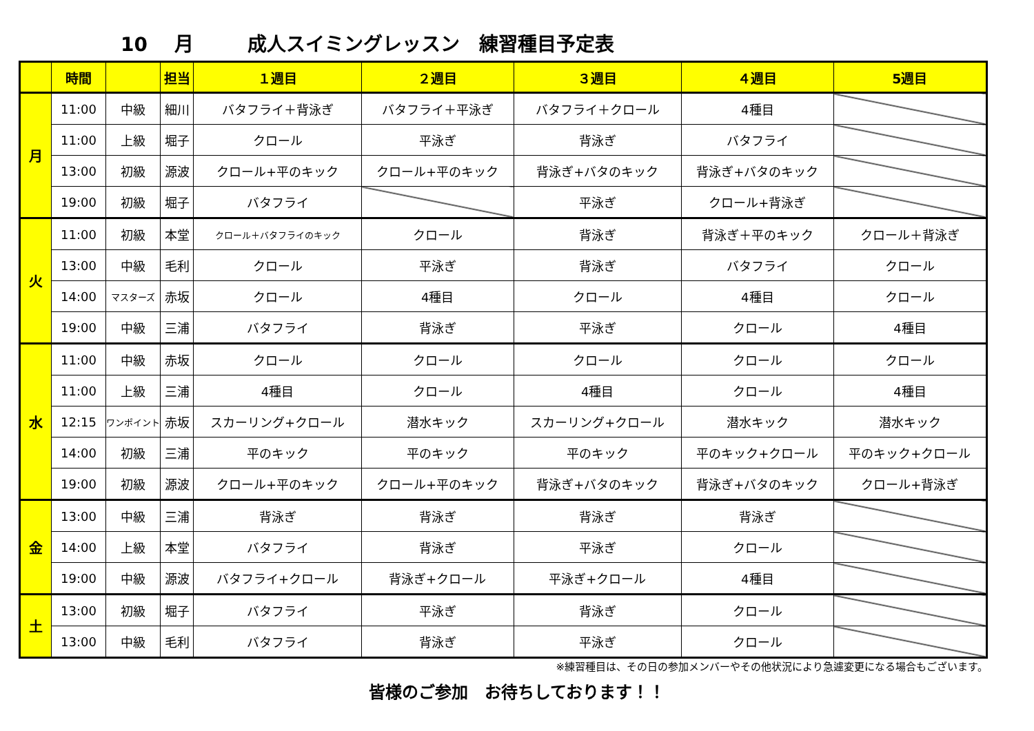10 月 成人スイミングレッスン　練習種目予定表
| | 時間 | | 担当 | １週目 | ２週目 | ３週目 | ４週目 | 5週目 |
| --- | --- | --- | --- | --- | --- | --- | --- | --- |
| 月 | 11:00 | 中級 | 細川 | バタフライ＋背泳ぎ | バタフライ＋平泳ぎ | バタフライ＋クロール | 4種目 | |
| | 11:00 | 上級 | 堀子 | クロール | 平泳ぎ | 背泳ぎ | バタフライ | |
| | 13:00 | 初級 | 源波 | クロール+平のキック | クロール+平のキック | 背泳ぎ+バタのキック | 背泳ぎ+バタのキック | |
| | 19:00 | 初級 | 堀子 | バタフライ | | 平泳ぎ | クロール+背泳ぎ | |
| 火 | 11:00 | 初級 | 本堂 | クロール＋バタフライのキック | クロール | 背泳ぎ | 背泳ぎ＋平のキック | クロール＋背泳ぎ |
| | 13:00 | 中級 | 毛利 | クロール | 平泳ぎ | 背泳ぎ | バタフライ | クロール |
| | 14:00 | マスターズ | 赤坂 | クロール | 4種目 | クロール | 4種目 | クロール |
| | 19:00 | 中級 | 三浦 | バタフライ | 背泳ぎ | 平泳ぎ | クロール | 4種目 |
| 水 | 11:00 | 中級 | 赤坂 | クロール | クロール | クロール | クロール | クロール |
| | 11:00 | 上級 | 三浦 | 4種目 | クロール | 4種目 | クロール | 4種目 |
| | 12:15 | ワンポイント | 赤坂 | スカーリング+クロール | 潜水キック | スカーリング+クロール | 潜水キック | 潜水キック |
| | 14:00 | 初級 | 三浦 | 平のキック | 平のキック | 平のキック | 平のキック+クロール | 平のキック+クロール |
| | 19:00 | 初級 | 源波 | クロール+平のキック | クロール+平のキック | 背泳ぎ+バタのキック | 背泳ぎ+バタのキック | クロール+背泳ぎ |
| 金 | 13:00 | 中級 | 三浦 | 背泳ぎ | 背泳ぎ | 背泳ぎ | 背泳ぎ | |
| | 14:00 | 上級 | 本堂 | バタフライ | 背泳ぎ | 平泳ぎ | クロール | |
| | 19:00 | 中級 | 源波 | バタフライ+クロール | 背泳ぎ+クロール | 平泳ぎ+クロール | 4種目 | |
| 土 | 13:00 | 初級 | 堀子 | バタフライ | 平泳ぎ | 背泳ぎ | クロール | |
| | 13:00 | 中級 | 毛利 | バタフライ | 背泳ぎ | 平泳ぎ | クロール | |
※練習種目は、その日の参加メンバーやその他状況により急遽変更になる場合もございます。
皆様のご参加　お待ちしております！！